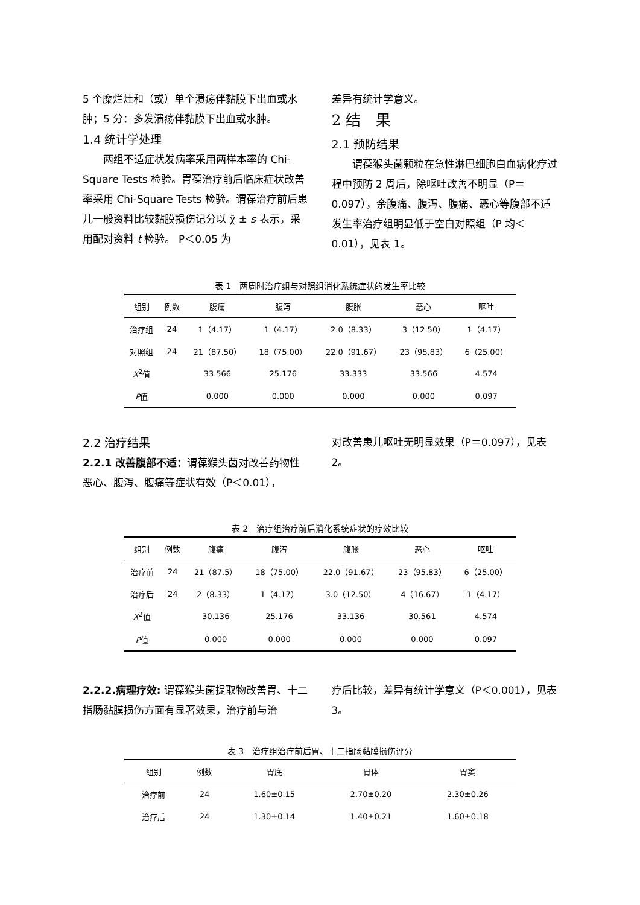5 个糜烂灶和（或）单个溃疡伴黏膜下出血或水肿；5 分：多发溃疡伴黏膜下出血或水肿。
1.4 统计学处理
两组不适症状发病率采用两样本率的 Chi-Square Tests 检验。胃葆治疗前后临床症状改善率采用 Chi-Square Tests 检验。谓葆治疗前后患儿一般资料比较黏膜损伤记分以 χ̄ ± s 表示，采用配对资料 t 检验。 P＜0.05 为
差异有统计学意义。
2 结　果
2.1 预防结果
谓葆猴头菌颗粒在急性淋巴细胞白血病化疗过程中预防 2 周后，除呕吐改善不明显（P＝0.097），余腹痛、腹泻、腹痛、恶心等腹部不适发生率治疗组明显低于空白对照组（P 均＜0.01），见表 1。
表 1　两周时治疗组与对照组消化系统症状的发生率比较
| 组别 | 例数 | 腹痛 | 腹泻 | 腹胀 | 恶心 | 呕吐 |
| --- | --- | --- | --- | --- | --- | --- |
| 治疗组 | 24 | 1（4.17） | 1（4.17） | 2.0（8.33） | 3（12.50） | 1（4.17） |
| 对照组 | 24 | 21（87.50） | 18（75.00） | 22.0（91.67） | 23（95.83） | 6（25.00） |
| X<sup>2</sup>值 | | 33.566 | 25.176 | 33.333 | 33.566 | 4.574 |
| P 值 | | 0.000 | 0.000 | 0.000 | 0.000 | 0.097 |
2.2 治疗结果
2.2.1 改善腹部不适：谓葆猴头菌对改善药物性恶心、腹泻、腹痛等症状有效（P＜0.01），
对改善患儿呕吐无明显效果（P＝0.097），见表 2。
表 2　治疗组治疗前后消化系统症状的疗效比较
| 组别 | 例数 | 腹痛 | 腹泻 | 腹胀 | 恶心 | 呕吐 |
| --- | --- | --- | --- | --- | --- | --- |
| 治疗前 | 24 | 21（87.5） | 18（75.00） | 22.0（91.67） | 23（95.83） | 6（25.00） |
| 治疗后 | 24 | 2（8.33） | 1（4.17） | 3.0（12.50） | 4（16.67） | 1（4.17） |
| X<sup>2</sup>值 | | 30.136 | 25.176 | 33.136 | 30.561 | 4.574 |
| P 值 | | 0.000 | 0.000 | 0.000 | 0.000 | 0.097 |
2.2.2.病理疗效: 谓葆猴头菌提取物改善胃、十二指肠黏膜损伤方面有显著效果，治疗前与治
疗后比较，差异有统计学意义（P＜0.001），见表 3。
表 3　治疗组治疗前后胃、十二指肠黏膜损伤评分
| 组别 | 例数 | 胃底 | 胃体 | 胃窦 |
| --- | --- | --- | --- | --- |
| 治疗前 | 24 | 1.60±0.15 | 2.70±0.20 | 2.30±0.26 |
| 治疗后 | 24 | 1.30±0.14 | 1.40±0.21 | 1.60±0.18 |